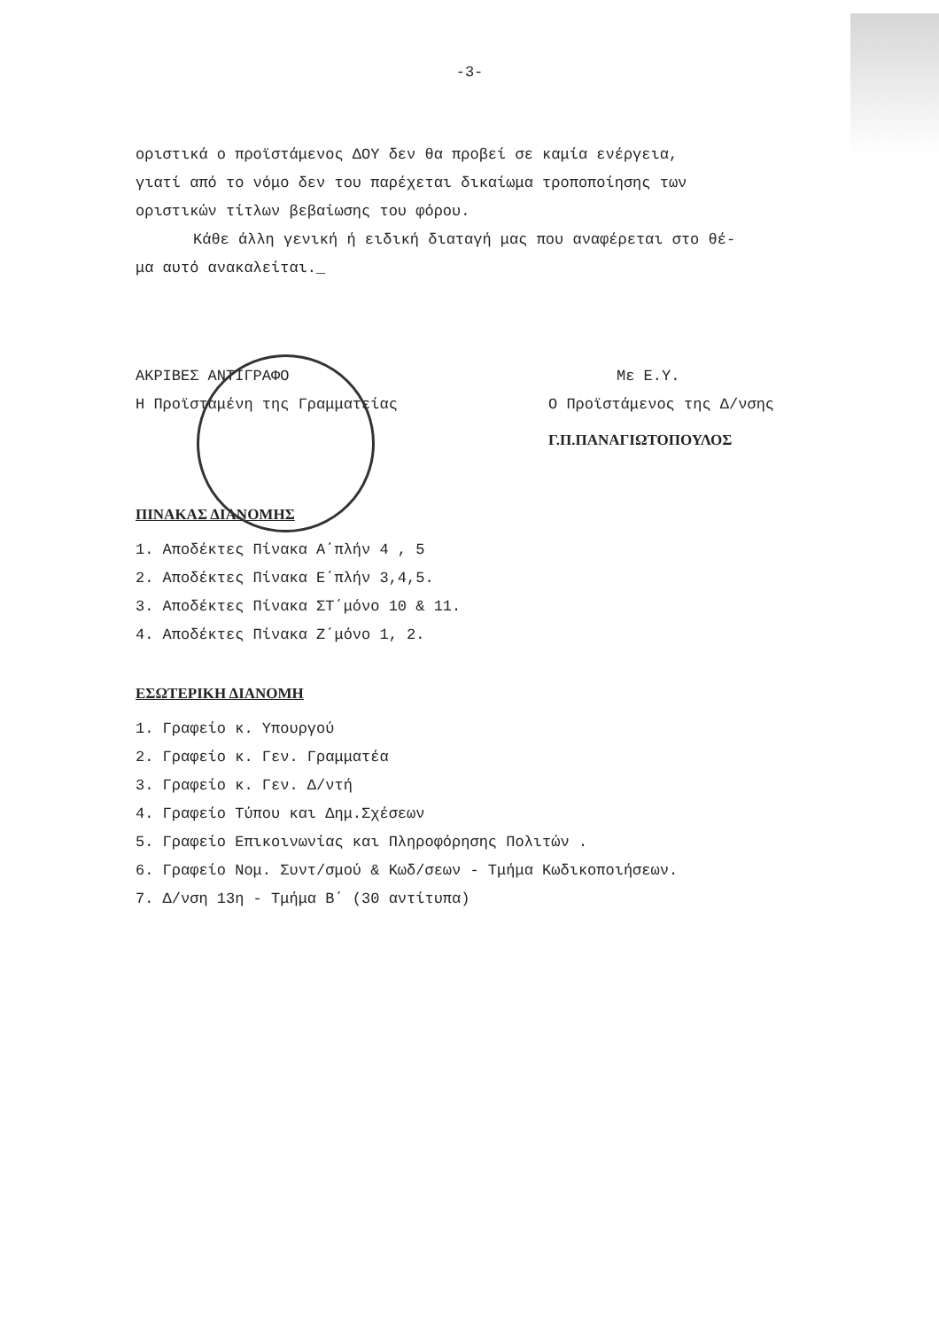-3-
οριστικά ο προϊστάμενος ΔΟΥ δεν θα προβεί σε καμία ενέργεια,
γιατί από το νόμο δεν του παρέχεται δικαίωμα τροποποίησης των
οριστικών τίτλων βεβαίωσης του φόρου.
Κάθε άλλη γενική ή ειδική διαταγή μας που αναφέρεται στο θέ-
μα αυτό ανακαλείται._
ΑΚΡΙΒΕΣ ΑΝΤΙΓΡΑΦΟ
Η Προϊσταμένη της Γραμματείας
Με Ε.Υ.
Ο Προϊστάμενος της Δ/νσης
Γ.Π.ΠΑΝΑΓΙΩΤΟΠΟΥΛΟΣ
ΠΙΝΑΚΑΣ ΔΙΑΝΟΜΗΣ
1. Αποδέκτες Πίνακα Α΄πλήν 4 , 5
2. Αποδέκτες Πίνακα Ε΄πλήν 3,4,5.
3. Αποδέκτες Πίνακα ΣΤ΄μόνο 10 & 11.
4. Αποδέκτες Πίνακα Ζ΄μόνο 1, 2.
ΕΣΩΤΕΡΙΚΗ ΔΙΑΝΟΜΗ
1. Γραφείο κ. Υπουργού
2. Γραφείο κ. Γεν. Γραμματέα
3. Γραφείο κ. Γεν. Δ/ντή
4. Γραφείο Τύπου και Δημ.Σχέσεων
5. Γραφείο Επικοινωνίας και Πληροφόρησης Πολιτών .
6. Γραφείο Νομ. Συντ/σμού & Κωδ/σεων - Τμήμα Κωδικοποιήσεων.
7. Δ/νση 13η - Τμήμα Β΄ (30 αντίτυπα)